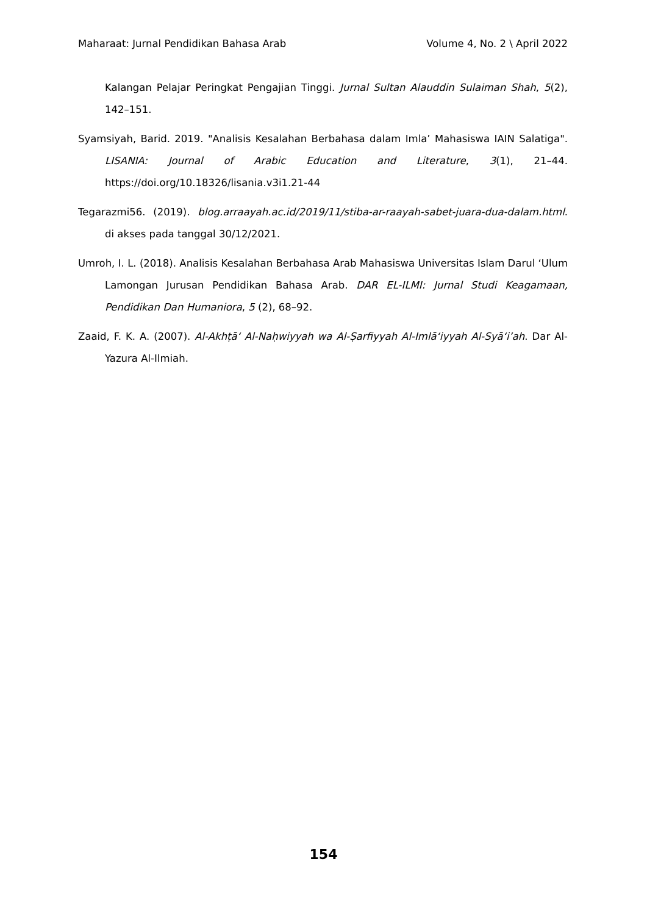Maharaat: Jurnal Pendidikan Bahasa Arab Volume 4, No. 2 \ April 2022
Kalangan Pelajar Peringkat Pengajian Tinggi. Jurnal Sultan Alauddin Sulaiman Shah, 5(2), 142–151.
Syamsiyah, Barid. 2019. "Analisis Kesalahan Berbahasa dalam Imla’ Mahasiswa IAIN Salatiga". LISANIA: Journal of Arabic Education and Literature, 3(1), 21–44. https://doi.org/10.18326/lisania.v3i1.21-44
Tegarazmi56. (2019). blog.arraayah.ac.id/2019/11/stiba-ar-raayah-sabet-juara-dua-dalam.html. di akses pada tanggal 30/12/2021.
Umroh, I. L. (2018). Analisis Kesalahan Berbahasa Arab Mahasiswa Universitas Islam Darul ‘Ulum Lamongan Jurusan Pendidikan Bahasa Arab. DAR EL-ILMI: Jurnal Studi Keagamaan, Pendidikan Dan Humaniora, 5 (2), 68–92.
Zaaid, F. K. A. (2007). Al-Akhṭā‘ Al-Naḥwiyyah wa Al-Ṣarfiyyah Al-Imlā‘iyyah Al-Syā‘i’ah. Dar Al-Yazura Al-Ilmiah.
154